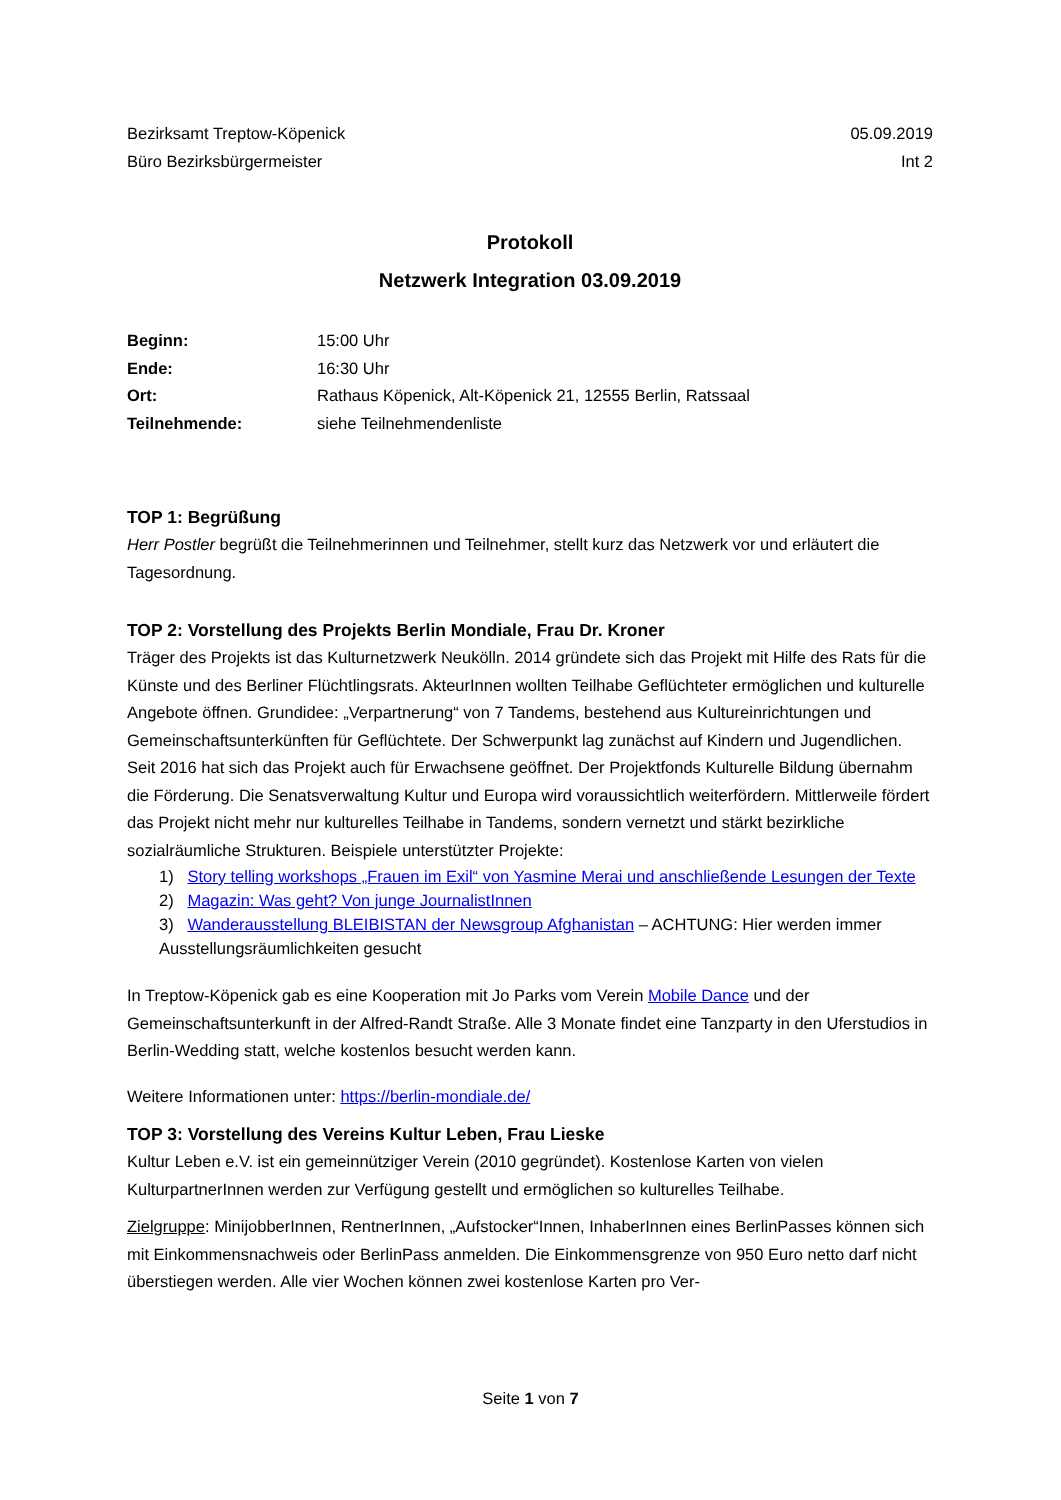Bezirksamt Treptow-Köpenick
Büro Bezirksbürgermeister
05.09.2019
Int 2
Protokoll
Netzwerk Integration 03.09.2019
| Beginn: | 15:00 Uhr |
| Ende: | 16:30 Uhr |
| Ort: | Rathaus Köpenick, Alt-Köpenick 21, 12555 Berlin, Ratssaal |
| Teilnehmende: | siehe Teilnehmendenliste |
TOP 1: Begrüßung
Herr Postler begrüßt die Teilnehmerinnen und Teilnehmer, stellt kurz das Netzwerk vor und erläutert die Tagesordnung.
TOP 2: Vorstellung des Projekts Berlin Mondiale, Frau Dr. Kroner
Träger des Projekts ist das Kulturnetzwerk Neukölln. 2014 gründete sich das Projekt mit Hilfe des Rats für die Künste und des Berliner Flüchtlingsrats. AkteurInnen wollten Teilhabe Geflüchteter ermöglichen und kulturelle Angebote öffnen. Grundidee: „Verpartnerung“ von 7 Tandems, bestehend aus Kultureinrichtungen und Gemeinschaftsunterkünften für Geflüchtete. Der Schwerpunkt lag zunächst auf Kindern und Jugendlichen. Seit 2016 hat sich das Projekt auch für Erwachsene geöffnet. Der Projektfonds Kulturelle Bildung übernahm die Förderung. Die Senatsverwaltung Kultur und Europa wird voraussichtlich weiterfördern. Mittlerweile fördert das Projekt nicht mehr nur kulturelles Teilhabe in Tandems, sondern vernetzt und stärkt bezirkliche sozialräumliche Strukturen. Beispiele unterstützter Projekte:
1) Story telling workshops „Frauen im Exil“ von Yasmine Merai und anschließende Lesungen der Texte
2) Magazin: Was geht? Von junge JournalistInnen
3) Wanderausstellung BLEIBISTAN der Newsgroup Afghanistan – ACHTUNG: Hier werden immer Ausstellungsräumlichkeiten gesucht
In Treptow-Köpenick gab es eine Kooperation mit Jo Parks vom Verein Mobile Dance und der Gemeinschaftsunterkunft in der Alfred-Randt Straße. Alle 3 Monate findet eine Tanzparty in den Uferstudios in Berlin-Wedding statt, welche kostenlos besucht werden kann.
Weitere Informationen unter: https://berlin-mondiale.de/
TOP 3: Vorstellung des Vereins Kultur Leben, Frau Lieske
Kultur Leben e.V. ist ein gemeinnütziger Verein (2010 gegründet). Kostenlose Karten von vielen KulturpartnerInnen werden zur Verfügung gestellt und ermöglichen so kulturelles Teilhabe.
Zielgruppe: MinijobberInnen, RentnerInnen, „Aufstocker“Innen, InhaberInnen eines BerlinPasses können sich mit Einkommensnachweis oder BerlinPass anmelden. Die Einkommensgrenze von 950 Euro netto darf nicht überstiegen werden. Alle vier Wochen können zwei kostenlose Karten pro Ver-
Seite 1 von 7